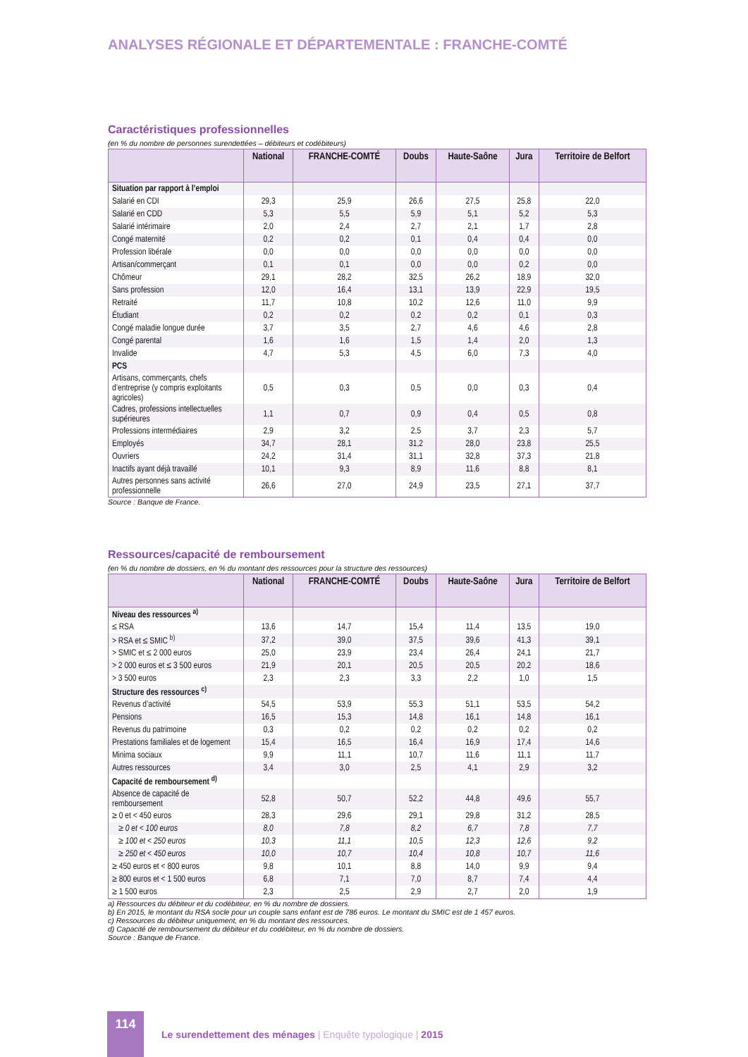ANALYSES RÉGIONALE ET DÉPARTEMENTALE : FRANCHE-COMTÉ
Caractéristiques professionnelles
(en % du nombre de personnes surendettées – débiteurs et codébiteurs)
| | National | FRANCHE-COMTÉ | Doubs | Haute-Saône | Jura | Territoire de Belfort |
| --- | --- | --- | --- | --- | --- | --- |
| Situation par rapport à l’emploi | | | | | | |
| Salarié en CDI | 29,3 | 25,9 | 26,6 | 27,5 | 25,8 | 22,0 |
| Salarié en CDD | 5,3 | 5,5 | 5,9 | 5,1 | 5,2 | 5,3 |
| Salarié intérimaire | 2,0 | 2,4 | 2,7 | 2,1 | 1,7 | 2,8 |
| Congé maternité | 0,2 | 0,2 | 0,1 | 0,4 | 0,4 | 0,0 |
| Profession libérale | 0,0 | 0,0 | 0,0 | 0,0 | 0,0 | 0,0 |
| Artisan/commerçant | 0,1 | 0,1 | 0,0 | 0,0 | 0,2 | 0,0 |
| Chômeur | 29,1 | 28,2 | 32,5 | 26,2 | 18,9 | 32,0 |
| Sans profession | 12,0 | 16,4 | 13,1 | 13,9 | 22,9 | 19,5 |
| Retraité | 11,7 | 10,8 | 10,2 | 12,6 | 11,0 | 9,9 |
| Étudiant | 0,2 | 0,2 | 0,2 | 0,2 | 0,1 | 0,3 |
| Congé maladie longue durée | 3,7 | 3,5 | 2,7 | 4,6 | 4,6 | 2,8 |
| Congé parental | 1,6 | 1,6 | 1,5 | 1,4 | 2,0 | 1,3 |
| Invalide | 4,7 | 5,3 | 4,5 | 6,0 | 7,3 | 4,0 |
| PCS | | | | | | |
| Artisans, commerçants, chefs d’entreprise (y compris exploitants agricoles) | 0,5 | 0,3 | 0,5 | 0,0 | 0,3 | 0,4 |
| Cadres, professions intellectuelles supérieures | 1,1 | 0,7 | 0,9 | 0,4 | 0,5 | 0,8 |
| Professions intermédiaires | 2,9 | 3,2 | 2,5 | 3,7 | 2,3 | 5,7 |
| Employés | 34,7 | 28,1 | 31,2 | 28,0 | 23,8 | 25,5 |
| Ouvriers | 24,2 | 31,4 | 31,1 | 32,8 | 37,3 | 21,8 |
| Inactifs ayant déjà travaillé | 10,1 | 9,3 | 8,9 | 11,6 | 8,8 | 8,1 |
| Autres personnes sans activité professionnelle | 26,6 | 27,0 | 24,9 | 23,5 | 27,1 | 37,7 |
Source : Banque de France.
Ressources/capacité de remboursement
(en % du nombre de dossiers, en % du montant des ressources pour la structure des ressources)
| | National | FRANCHE-COMTÉ | Doubs | Haute-Saône | Jura | Territoire de Belfort |
| --- | --- | --- | --- | --- | --- | --- |
| Niveau des ressources <sup>a)</sup> | | | | | | |
| ≤ RSA | 13,6 | 14,7 | 15,4 | 11,4 | 13,5 | 19,0 |
| > RSA et ≤ SMIC <sup>b)</sup> | 37,2 | 39,0 | 37,5 | 39,6 | 41,3 | 39,1 |
| > SMIC et ≤ 2 000 euros | 25,0 | 23,9 | 23,4 | 26,4 | 24,1 | 21,7 |
| > 2 000 euros et ≤ 3 500 euros | 21,9 | 20,1 | 20,5 | 20,5 | 20,2 | 18,6 |
| > 3 500 euros | 2,3 | 2,3 | 3,3 | 2,2 | 1,0 | 1,5 |
| Structure des ressources <sup>c)</sup> | | | | | | |
| Revenus d’activité | 54,5 | 53,9 | 55,3 | 51,1 | 53,5 | 54,2 |
| Pensions | 16,5 | 15,3 | 14,8 | 16,1 | 14,8 | 16,1 |
| Revenus du patrimoine | 0,3 | 0,2 | 0,2 | 0,2 | 0,2 | 0,2 |
| Prestations familiales et de logement | 15,4 | 16,5 | 16,4 | 16,9 | 17,4 | 14,6 |
| Minima sociaux | 9,9 | 11,1 | 10,7 | 11,6 | 11,1 | 11,7 |
| Autres ressources | 3,4 | 3,0 | 2,5 | 4,1 | 2,9 | 3,2 |
| Capacité de remboursement <sup>d)</sup> | | | | | | |
| Absence de capacité de remboursement | 52,8 | 50,7 | 52,2 | 44,8 | 49,6 | 55,7 |
| ≥ 0 et < 450 euros | 28,3 | 29,6 | 29,1 | 29,8 | 31,2 | 28,5 |
| ≥ 0 et < 100 euros | 8,0 | 7,8 | 8,2 | 6,7 | 7,8 | 7,7 |
| ≥ 100 et < 250 euros | 10,3 | 11,1 | 10,5 | 12,3 | 12,6 | 9,2 |
| ≥ 250 et < 450 euros | 10,0 | 10,7 | 10,4 | 10,8 | 10,7 | 11,6 |
| ≥ 450 euros et < 800 euros | 9,8 | 10,1 | 8,8 | 14,0 | 9,9 | 9,4 |
| ≥ 800 euros et < 1 500 euros | 6,8 | 7,1 | 7,0 | 8,7 | 7,4 | 4,4 |
| ≥ 1 500 euros | 2,3 | 2,5 | 2,9 | 2,7 | 2,0 | 1,9 |
a) Ressources du débiteur et du codébiteur, en % du nombre de dossiers.
b) En 2015, le montant du RSA socle pour un couple sans enfant est de 786 euros. Le montant du SMIC est de 1 457 euros.
c) Ressources du débiteur uniquement, en % du montant des ressources.
d) Capacité de remboursement du débiteur et du codébiteur, en % du nombre de dossiers.
Source : Banque de France.
114
Le surendettement des ménages | Enquête typologique | 2015